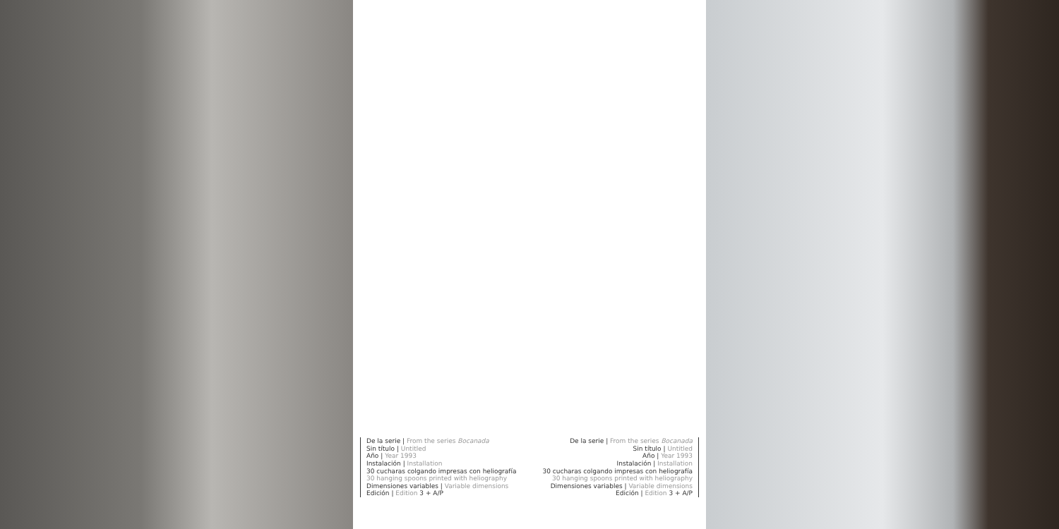De la serie | From the series Bocanada
Sin título | Untitled
Año | Year 1993
Instalación | Installation
30 cucharas colgando impresas con heliografía
30 hanging spoons printed with heliography
Dimensiones variables | Variable dimensions
Edición | Edition 3 + A/P
De la serie | From the series Bocanada
Sin título | Untitled
Año | Year 1993
Instalación | Installation
30 cucharas colgando impresas con heliografía
30 hanging spoons printed with heliography
Dimensiones variables | Variable dimensions
Edición | Edition 3 + A/P